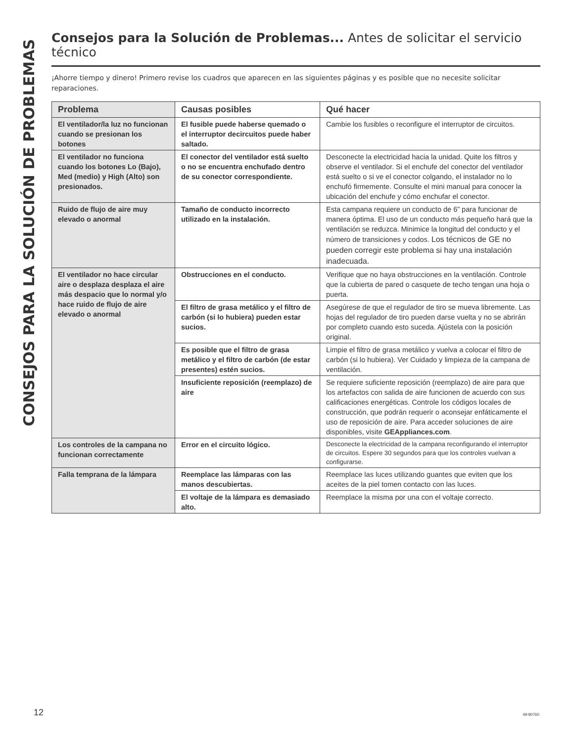CONSEJOS PARA LA SOLUCIÓN DE PROBLEMAS
Consejos para la Solución de Problemas... Antes de solicitar el servicio técnico
¡Ahorre tiempo y dinero! Primero revise los cuadros que aparecen en las siguientes páginas y es posible que no necesite solicitar reparaciones.
| Problema | Causas posibles | Qué hacer |
| --- | --- | --- |
| El ventilador/la luz no funcionan cuando se presionan los botones | El fusible puede haberse quemado o el interruptor decircuitos puede haber saltado. | Cambie los fusibles o reconfigure el interruptor de circuitos. |
| El ventilador no funciona cuando los botones Lo (Bajo), Med (medio) y High (Alto) son presionados. | El conector del ventilador está suelto o no se encuentra enchufado dentro de su conector correspondiente. | Desconecte la electricidad hacia la unidad. Quite los filtros y observe el ventilador. Si el enchufe del conector del ventilador está suelto o si ve el conector colgando, el instalador no lo enchufó firmemente. Consulte el mini manual para conocer la ubicación del enchufe y cómo enchufar el conector. |
| Ruido de flujo de aire muy elevado o anormal | Tamaño de conducto incorrecto utilizado en la instalación. | Esta campana requiere un conducto de 6” para funcionar de manera óptima. El uso de un conducto más pequeño hará que la ventilación se reduzca. Minimice la longitud del conducto y el número de transiciones y codos. Los técnicos de GE no pueden corregir este problema si hay una instalación inadecuada. |
| El ventilador no hace circular aire o desplaza desplaza el aire más despacio que lo normal y/o hace ruido de flujo de aire elevado o anormal | Obstrucciones en el conducto. | Verifique que no haya obstrucciones en la ventilación. Controle que la cubierta de pared o casquete de techo tengan una hoja o puerta. |
| | El filtro de grasa metálico y el filtro de carbón (si lo hubiera) pueden estar sucios. | Asegúrese de que el regulador de tiro se mueva libremente. Las hojas del regulador de tiro pueden darse vuelta y no se abrirán por completo cuando esto suceda. Ajústela con la posición original. |
| | Es posible que el filtro de grasa metálico y el filtro de carbón (de estar presentes) estén sucios. | Limpie el filtro de grasa metálico y vuelva a colocar el filtro de carbón (si lo hubiera). Ver Cuidado y limpieza de la campana de ventilación. |
| | Insuficiente reposición (reemplazo) de aire | Se requiere suficiente reposición (reemplazo) de aire para que los artefactos con salida de aire funcionen de acuerdo con sus calificaciones energéticas. Controle los códigos locales de construcción, que podrán requerir o aconsejar enfáticamente el uso de reposición de aire. Para acceder soluciones de aire disponibles, visite GEAppliances.com . |
| Los controles de la campana no funcionan correctamente | Error en el circuito lógico. | Desconecte la electricidad de la campana reconfigurando el interruptor de circuitos. Espere 30 segundos para que los controles vuelvan a configurarse. |
| Falla temprana de la lámpara | Reemplace las lámparas con las manos descubiertas. | Reemplace las luces utilizando guantes que eviten que los aceites de la piel tomen contacto con las luces. |
| | El voltaje de la lámpara es demasiado alto. | Reemplace la misma por una con el voltaje correcto. |
12 49-80760